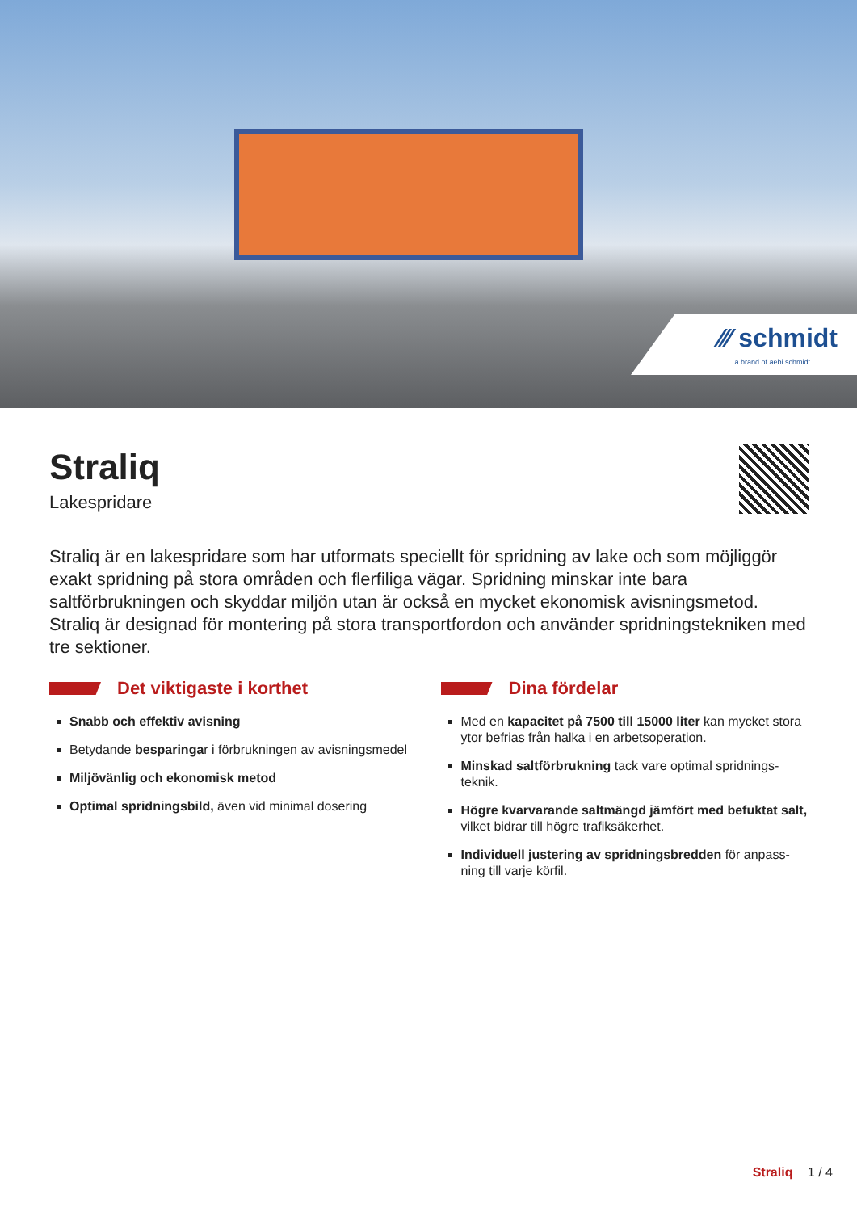⁄⁄⁄ schmidt
a brand of aebi schmidt
Straliq
Lakespridare
Straliq är en lakespridare som har utformats speciellt för spridning av lake och som möj­liggör exakt spridning på stora områden och flerfiliga vägar. Spridning minskar inte bara saltförbrukningen och skyddar miljön utan är också en mycket ekonomisk avisningsmetod. Straliq är designad för montering på stora transportfordon och använder spridningstekni­ken med tre sektioner.
Det viktigaste i korthet
Snabb och effektiv avisning
Betydande besparingar i förbrukningen av avisnings­medel
Miljövänlig och ekonomisk metod
Optimal spridningsbild, även vid minimal dosering
Dina fördelar
Med en kapacitet på 7500 till 15000 liter kan mycket stora ytor befrias från halka i en arbetsoperation.
Minskad saltförbrukning tack vare optimal spridnings­teknik.
Högre kvarvarande saltmängd jämfört med befuktat salt, vilket bidrar till högre trafiksäkerhet.
Individuell justering av spridningsbredden för anpass­ning till varje körfil.
Straliq 1 / 4